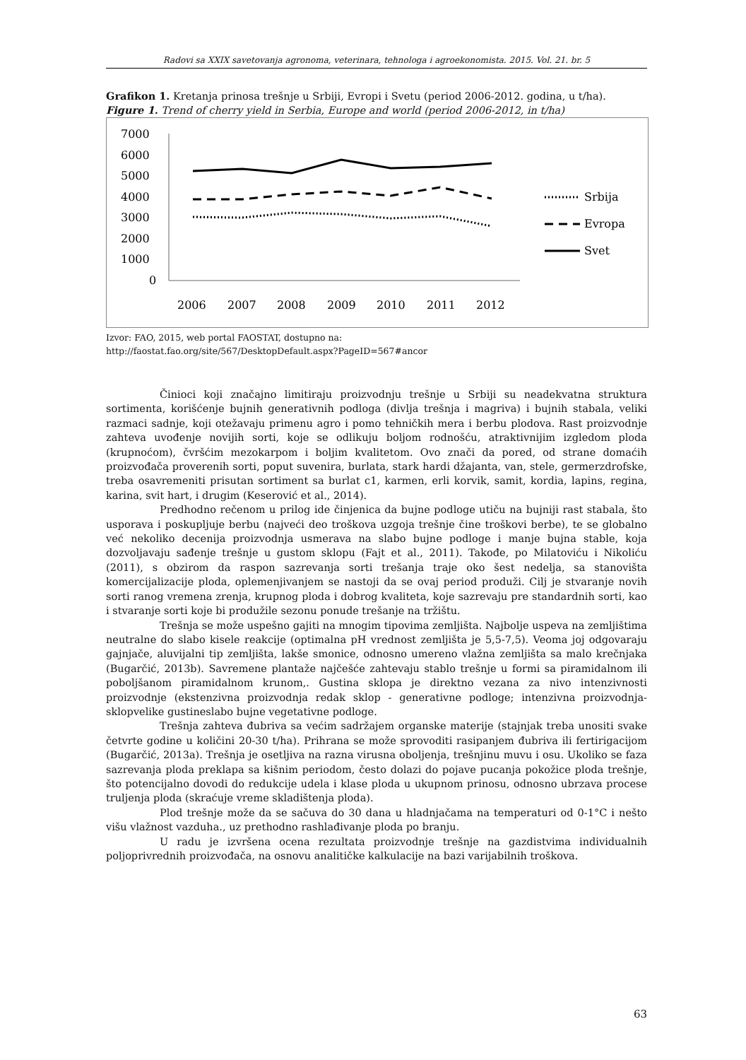Radovi sa XXIX savetovanja agronoma, veterinara, tehnologa i agroekonomista. 2015. Vol. 21. br. 5
Grafikon 1. Kretanja prinosa trešnje u Srbiji, Evropi i Svetu (period 2006-2012. godina, u t/ha).
Figure 1. Trend of cherry yield in Serbia, Europe and world (period 2006-2012, in t/ha)
7000
6000
5000
4000
3000
2000
1000
0
2006
2007
2008
2009
2010
2011
2012
Srbija
Evropa
Svet
Izvor: FAO, 2015, web portal FAOSTAT, dostupno na:
http://faostat.fao.org/site/567/DesktopDefault.aspx?PageID=567#ancor
Činioci koji značajno limitiraju proizvodnju trešnje u Srbiji su neadekvatna struktura sortimenta, korišćenje bujnih generativnih podloga (divlja trešnja i magriva) i bujnih stabala, veliki razmaci sadnje, koji otežavaju primenu agro i pomo tehničkih mera i berbu plodova. Rast proizvodnje zahteva uvođenje novijih sorti, koje se odlikuju boljom rodnošću, atraktivnijim izgledom ploda (krupnoćom), čvršćim mezokarpom i boljim kvalitetom. Ovo znači da pored, od strane domaćih proizvođača proverenih sorti, poput suvenira, burlata, stark hardi džajanta, van, stele, germerzdrofske, treba osavremeniti prisutan sortiment sa burlat c1, karmen, erli korvik, samit, kordia, lapins, regina, karina, svit hart, i drugim (Keserović et al., 2014).
Predhodno rečenom u prilog ide činjenica da bujne podloge utiču na bujniji rast stabala, što usporava i poskupljuje berbu (najveći deo troškova uzgoja trešnje čine troškovi berbe), te se globalno već nekoliko decenija proizvodnja usmerava na slabo bujne podloge i manje bujna stable, koja dozvoljavaju sađenje trešnje u gustom sklopu (Fajt et al., 2011). Takođe, po Milatoviću i Nikoliću (2011), s obzirom da raspon sazrevanja sorti trešanja traje oko šest nedelja, sa stanovišta komercijalizacije ploda, oplemenjivanjem se nastoji da se ovaj period produži. Cilj je stvaranje novih sorti ranog vremena zrenja, krupnog ploda i dobrog kvaliteta, koje sazrevaju pre standardnih sorti, kao i stvaranje sorti koje bi produžile sezonu ponude trešanje na tržištu.
Trešnja se može uspešno gajiti na mnogim tipovima zemljišta. Najbolje uspeva na zemljištima neutralne do slabo kisele reakcije (optimalna pH vrednost zemljišta je 5,5-7,5). Veoma joj odgovaraju gajnjače, aluvijalni tip zemljišta, lakše smonice, odnosno umereno vlažna zemljišta sa malo krečnjaka (Bugarčić, 2013b). Savremene plantaže najčešće zahtevaju stablo trešnje u formi sa piramidalnom ili poboljšanom piramidalnom krunom,. Gustina sklopa je direktno vezana za nivo intenzivnosti proizvodnje (ekstenzivna proizvodnja redak sklop - generativne podloge; intenzivna proizvodnja-sklopvelike gustineslabo bujne vegetativne podloge.
Trešnja zahteva đubriva sa većim sadržajem organske materije (stajnjak treba unositi svake četvrte godine u količini 20-30 t/ha). Prihrana se može sprovoditi rasipanjem đubriva ili fertirigacijom (Bugarčić, 2013a). Trešnja je osetljiva na razna virusna oboljenja, trešnjinu muvu i osu. Ukoliko se faza sazrevanja ploda preklapa sa kišnim periodom, često dolazi do pojave pucanja pokožice ploda trešnje, što potencijalno dovodi do redukcije udela i klase ploda u ukupnom prinosu, odnosno ubrzava procese truljenja ploda (skraćuje vreme skladištenja ploda).
Plod trešnje može da se sačuva do 30 dana u hladnjačama na temperaturi od 0-1°C i nešto višu vlažnost vazduha., uz prethodno rashlađivanje ploda po branju.
U radu je izvršena ocena rezultata proizvodnje trešnje na gazdistvima individualnih poljoprivrednih proizvođača, na osnovu analitičke kalkulacije na bazi varijabilnih troškova.
63